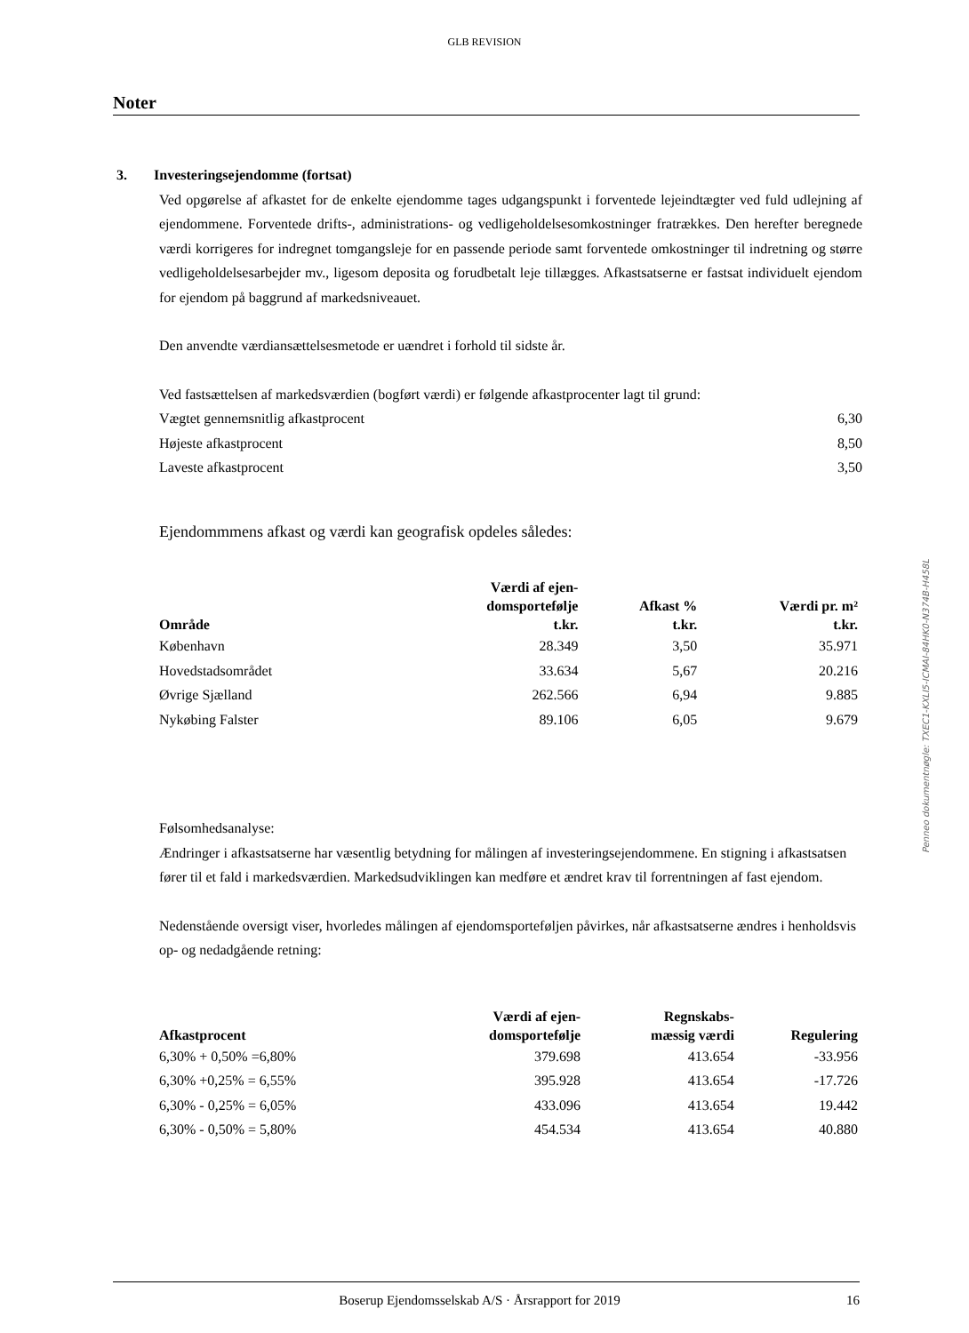GLB REVISION
Noter
3. Investeringsejendomme (fortsat)
Ved opgørelse af afkastet for de enkelte ejendomme tages udgangspunkt i forventede lejeindtægter ved fuld udlejning af ejendommene. Forventede drifts-, administrations- og vedligeholdelsesomkostninger fratrækkes. Den herefter beregnede værdi korrigeres for indregnet tomgangsleje for en passende periode samt forventede omkostninger til indretning og større vedligeholdelsesarbejder mv., ligesom deposita og forudbetalt leje tillægges. Afkastsatserne er fastsat individuelt ejendom for ejendom på baggrund af markedsniveauet.
Den anvendte værdiansættelsesmetode er uændret i forhold til sidste år.
Ved fastsættelsen af markedsværdien (bogført værdi) er følgende afkastprocenter lagt til grund:
| Vægtet gennemsnitlig afkastprocent | 6,30 |
| Højeste afkastprocent | 8,50 |
| Laveste afkastprocent | 3,50 |
Ejendommmens afkast og værdi kan geografisk opdeles således:
| Område | Værdi af ejen- domsportefølje t.kr. | Afkast % t.kr. | Værdi pr. m² t.kr. |
| --- | --- | --- | --- |
| København | 28.349 | 3,50 | 35.971 |
| Hovedstadsområdet | 33.634 | 5,67 | 20.216 |
| Øvrige Sjælland | 262.566 | 6,94 | 9.885 |
| Nykøbing Falster | 89.106 | 6,05 | 9.679 |
Følsomhedsanalyse:
Ændringer i afkastsatserne har væsentlig betydning for målingen af investeringsejendommene. En stigning i afkastsatsen fører til et fald i markedsværdien. Markedsudviklingen kan medføre et ændret krav til forrentningen af fast ejendom.
Nedenstående oversigt viser, hvorledes målingen af ejendomsporteføljen påvirkes, når afkastsatserne ændres i henholdsvis op- og nedadgående retning:
| Afkastprocent | Værdi af ejen- domsportefølje | Regnskabs- mæssig værdi | Regulering |
| --- | --- | --- | --- |
| 6,30% + 0,50% =6,80% | 379.698 | 413.654 | -33.956 |
| 6,30% +0,25% = 6,55% | 395.928 | 413.654 | -17.726 |
| 6,30% - 0,25% = 6,05% | 433.096 | 413.654 | 19.442 |
| 6,30% - 0,50% = 5,80% | 454.534 | 413.654 | 40.880 |
Penneo dokumentnøgle: TXEC1-KXLI5-ICMAI-84HK0-N374B-H458L
Boserup Ejendomsselskab A/S · Årsrapport for 2019 16